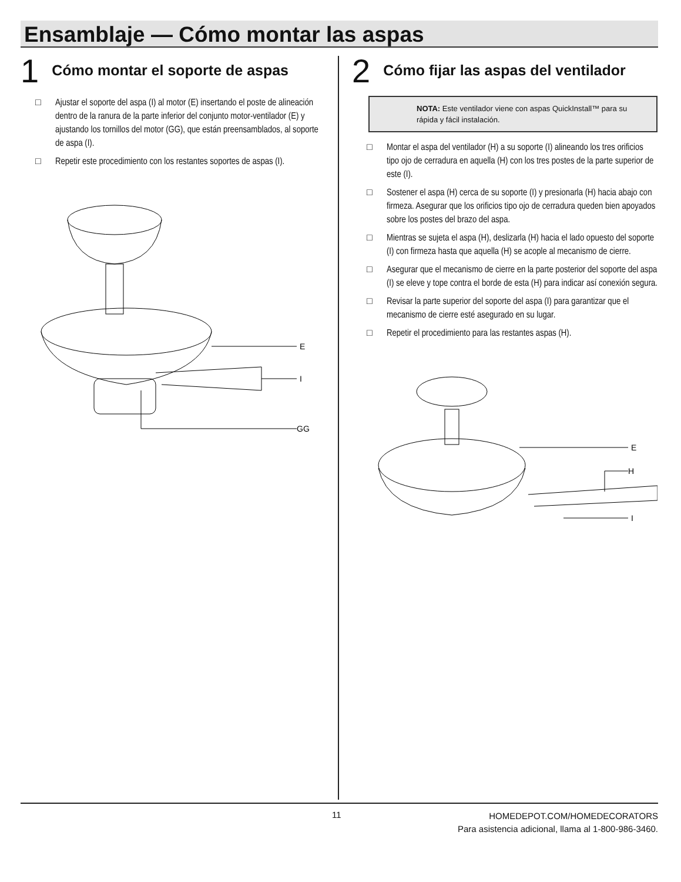Ensamblaje — Cómo montar las aspas
1 Cómo montar el soporte de aspas
□ Ajustar el soporte del aspa (I) al motor (E) insertando el poste de alineación dentro de la ranura de la parte inferior del conjunto motor-ventilador (E) y ajustando los tornillos del motor (GG), que están preensamblados, al soporte de aspa (I).
□ Repetir este procedimiento con los restantes soportes de aspas (I).
E
I
GG
2 Cómo fijar las aspas del ventilador
NOTA: Este ventilador viene con aspas QuickInstall™ para su rápida y fácil instalación.
□ Montar el aspa del ventilador (H) a su soporte (I) alineando los tres orificios tipo ojo de cerradura en aquella (H) con los tres postes de la parte superior de este (I).
□ Sostener el aspa (H) cerca de su soporte (I) y presionarla (H) hacia abajo con firmeza. Asegurar que los orificios tipo ojo de cerradura queden bien apoyados sobre los postes del brazo del aspa.
□ Mientras se sujeta el aspa (H), deslizarla (H) hacia el lado opuesto del soporte (I) con firmeza hasta que aquella (H) se acople al mecanismo de cierre.
□ Asegurar que el mecanismo de cierre en la parte posterior del soporte del aspa (I) se eleve y tope contra el borde de esta (H) para indicar así conexión segura.
□ Revisar la parte superior del soporte del aspa (I) para garantizar que el mecanismo de cierre esté asegurado en su lugar.
□ Repetir el procedimiento para las restantes aspas (H).
E
H
I
11
HOMEDEPOT.COM/HOMEDECORATORS
Para asistencia adicional, llama al 1-800-986-3460.